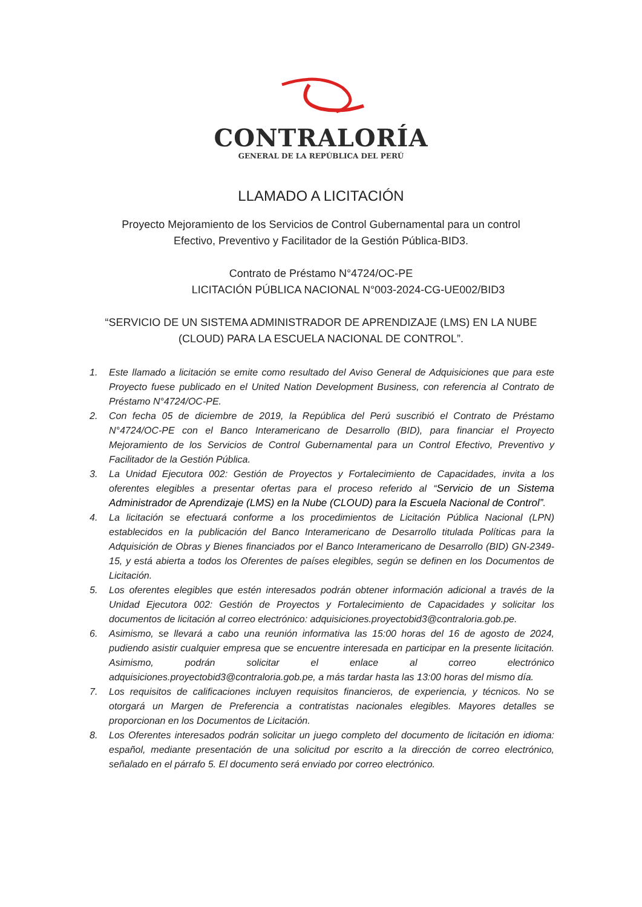CONTRALORÍA
GENERAL DE LA REPÚBLICA DEL PERÚ
LLAMADO A LICITACIÓN
Proyecto Mejoramiento de los Servicios de Control Gubernamental para un control
Efectivo, Preventivo y Facilitador de la Gestión Pública-BID3.
Contrato de Préstamo N°4724/OC-PE
LICITACIÓN PÚBLICA NACIONAL N°003-2024-CG-UE002/BID3
“SERVICIO DE UN SISTEMA ADMINISTRADOR DE APRENDIZAJE (LMS) EN LA NUBE
(CLOUD) PARA LA ESCUELA NACIONAL DE CONTROL”.
1. Este llamado a licitación se emite como resultado del Aviso General de Adquisiciones que para este Proyecto fuese publicado en el United Nation Development Business, con referencia al Contrato de Préstamo N°4724/OC-PE.
2. Con fecha 05 de diciembre de 2019, la República del Perú suscribió el Contrato de Préstamo N°4724/OC-PE con el Banco Interamericano de Desarrollo (BID), para financiar el Proyecto Mejoramiento de los Servicios de Control Gubernamental para un Control Efectivo, Preventivo y Facilitador de la Gestión Pública.
3. La Unidad Ejecutora 002: Gestión de Proyectos y Fortalecimiento de Capacidades, invita a los oferentes elegibles a presentar ofertas para el proceso referido al “Servicio de un Sistema Administrador de Aprendizaje (LMS) en la Nube (CLOUD) para la Escuela Nacional de Control”.
4. La licitación se efectuará conforme a los procedimientos de Licitación Pública Nacional (LPN) establecidos en la publicación del Banco Interamericano de Desarrollo titulada Políticas para la Adquisición de Obras y Bienes financiados por el Banco Interamericano de Desarrollo (BID) GN-2349-15, y está abierta a todos los Oferentes de países elegibles, según se definen en los Documentos de Licitación.
5. Los oferentes elegibles que estén interesados podrán obtener información adicional a través de la Unidad Ejecutora 002: Gestión de Proyectos y Fortalecimiento de Capacidades y solicitar los documentos de licitación al correo electrónico: adquisiciones.proyectobid3@contraloria.gob.pe.
6. Asimismo, se llevará a cabo una reunión informativa las 15:00 horas del 16 de agosto de 2024, pudiendo asistir cualquier empresa que se encuentre interesada en participar en la presente licitación. Asimismo, podrán solicitar el enlace al correo electrónico adquisiciones.proyectobid3@contraloria.gob.pe, a más tardar hasta las 13:00 horas del mismo día.
7. Los requisitos de calificaciones incluyen requisitos financieros, de experiencia, y técnicos. No se otorgará un Margen de Preferencia a contratistas nacionales elegibles. Mayores detalles se proporcionan en los Documentos de Licitación.
8. Los Oferentes interesados podrán solicitar un juego completo del documento de licitación en idioma: español, mediante presentación de una solicitud por escrito a la dirección de correo electrónico, señalado en el párrafo 5. El documento será enviado por correo electrónico.